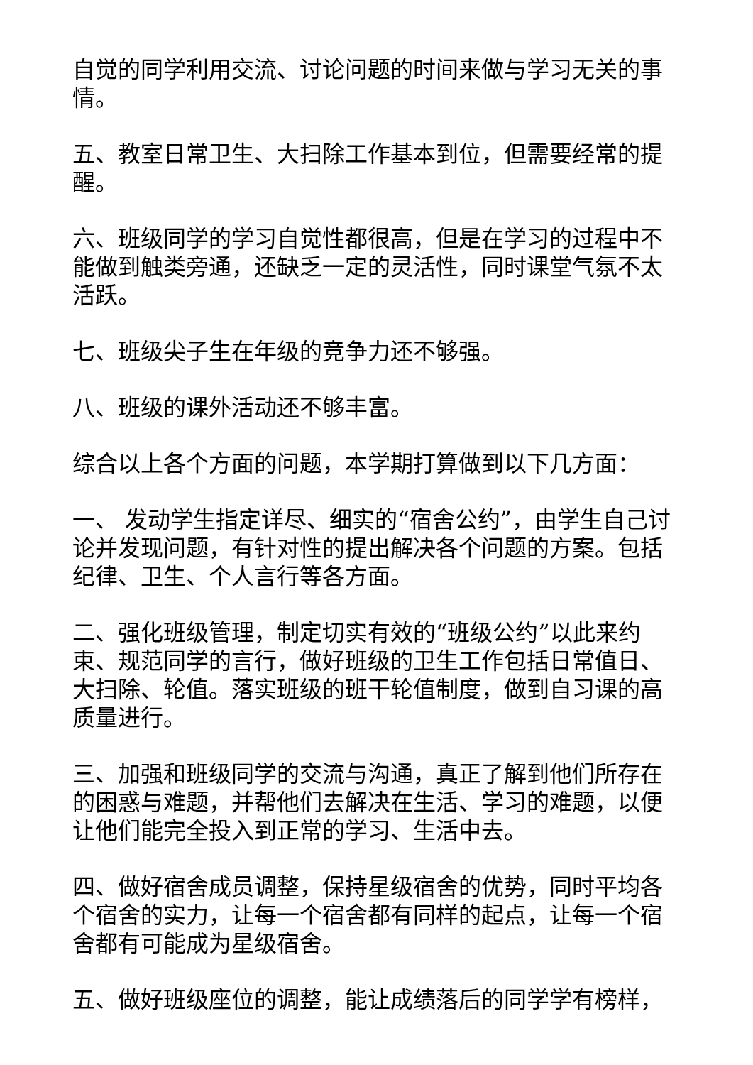自觉的同学利用交流、讨论问题的时间来做与学习无关的事情。
五、教室日常卫生、大扫除工作基本到位，但需要经常的提醒。
六、班级同学的学习自觉性都很高，但是在学习的过程中不能做到触类旁通，还缺乏一定的灵活性，同时课堂气氛不太活跃。
七、班级尖子生在年级的竞争力还不够强。
八、班级的课外活动还不够丰富。
综合以上各个方面的问题，本学期打算做到以下几方面：
一、 发动学生指定详尽、细实的“宿舍公约”，由学生自己讨论并发现问题，有针对性的提出解决各个问题的方案。包括纪律、卫生、个人言行等各方面。
二、强化班级管理，制定切实有效的“班级公约”以此来约束、规范同学的言行，做好班级的卫生工作包括日常值日、大扫除、轮值。落实班级的班干轮值制度，做到自习课的高质量进行。
三、加强和班级同学的交流与沟通，真正了解到他们所存在的困惑与难题，并帮他们去解决在生活、学习的难题，以便让他们能完全投入到正常的学习、生活中去。
四、做好宿舍成员调整，保持星级宿舍的优势，同时平均各个宿舍的实力，让每一个宿舍都有同样的起点，让每一个宿舍都有可能成为星级宿舍。
五、做好班级座位的调整，能让成绩落后的同学学有榜样，